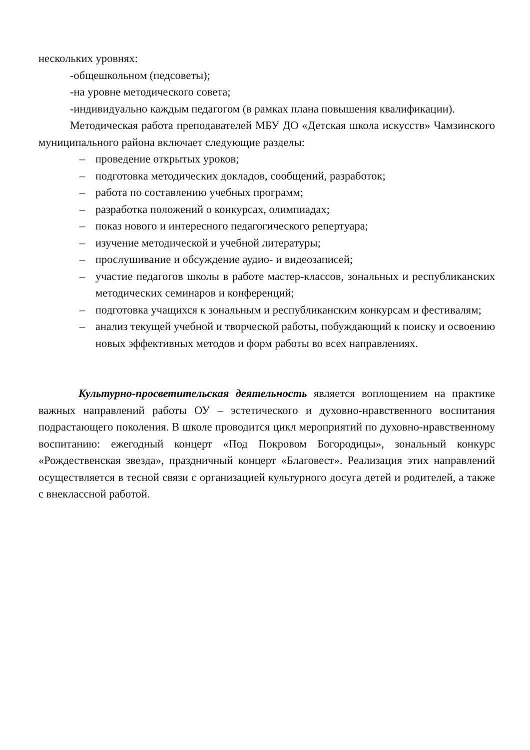нескольких уровнях:
-общешкольном (педсоветы);
-на уровне методического совета;
-индивидуально каждым педагогом (в рамках плана повышения квалификации).
Методическая работа преподавателей МБУ ДО «Детская школа искусств» Чамзинского муниципального района включает следующие разделы:
– проведение открытых уроков;
– подготовка методических докладов, сообщений, разработок;
– работа по составлению учебных программ;
– разработка положений о конкурсах, олимпиадах;
– показ нового и интересного педагогического репертуара;
– изучение методической и учебной литературы;
– прослушивание и обсуждение аудио- и видеозаписей;
– участие педагогов школы в работе мастер-классов, зональных и республиканских методических семинаров и конференций;
– подготовка учащихся к зональным и республиканским конкурсам и фестивалям;
– анализ текущей учебной и творческой работы, побуждающий к поиску и освоению новых эффективных методов и форм работы во всех направлениях.
Культурно-просветительская деятельность является воплощением на практике важных направлений работы ОУ – эстетического и духовно-нравственного воспитания подрастающего поколения. В школе проводится цикл мероприятий по духовно-нравственному воспитанию: ежегодный концерт «Под Покровом Богородицы», зональный конкурс «Рождественская звезда», праздничный концерт «Благовест». Реализация этих направлений осуществляется в тесной связи с организацией культурного досуга детей и родителей, а также с внеклассной работой.